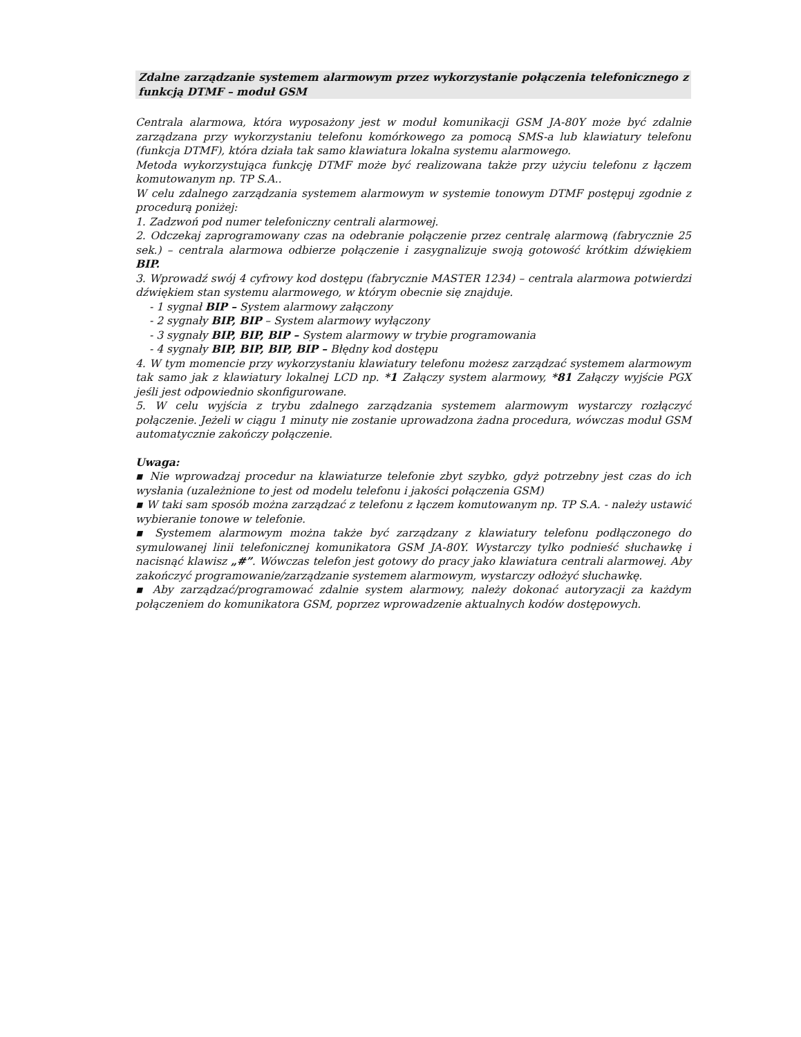Zdalne zarządzanie systemem alarmowym przez wykorzystanie połączenia telefonicznego z funkcją DTMF – moduł GSM
Centrala alarmowa, która wyposażony jest w moduł komunikacji GSM JA-80Y może być zdalnie zarządzana przy wykorzystaniu telefonu komórkowego za pomocą SMS-a lub klawiatury telefonu (funkcja DTMF), która działa tak samo klawiatura lokalna systemu alarmowego.
Metoda wykorzystująca funkcję DTMF może być realizowana także przy użyciu telefonu z łączem komutowanym np. TP S.A..
W celu zdalnego zarządzania systemem alarmowym w systemie tonowym DTMF postępuj zgodnie z procedurą poniżej:
1. Zadzwoń pod numer telefoniczny centrali alarmowej.
2. Odczekaj zaprogramowany czas na odebranie połączenie przez centralę alarmową (fabrycznie 25 sek.) – centrala alarmowa odbierze połączenie i zasygnalizuje swoją gotowość krótkim dźwiękiem BIP.
3. Wprowadź swój 4 cyfrowy kod dostępu (fabrycznie MASTER 1234) – centrala alarmowa potwierdzi dźwiękiem stan systemu alarmowego, w którym obecnie się znajduje.
- 1 sygnał BIP – System alarmowy załączony
- 2 sygnały BIP, BIP – System alarmowy wyłączony
- 3 sygnały BIP, BIP, BIP – System alarmowy w trybie programowania
- 4 sygnały BIP, BIP, BIP, BIP – Błędny kod dostępu
4. W tym momencie przy wykorzystaniu klawiatury telefonu możesz zarządzać systemem alarmowym tak samo jak z klawiatury lokalnej LCD np. *1 Załączy system alarmowy, *81 Załączy wyjście PGX jeśli jest odpowiednio skonfigurowane.
5. W celu wyjścia z trybu zdalnego zarządzania systemem alarmowym wystarczy rozłączyć połączenie. Jeżeli w ciągu 1 minuty nie zostanie uprowadzona żadna procedura, wówczas moduł GSM automatycznie zakończy połączenie.
Uwaga:
▪ Nie wprowadzaj procedur na klawiaturze telefonie zbyt szybko, gdyż potrzebny jest czas do ich wysłania (uzależnione to jest od modelu telefonu i jakości połączenia GSM)
▪ W taki sam sposób można zarządzać z telefonu z łączem komutowanym np. TP S.A. - należy ustawić wybieranie tonowe w telefonie.
▪ Systemem alarmowym można także być zarządzany z klawiatury telefonu podłączonego do symulowanej linii telefonicznej komunikatora GSM JA-80Y. Wystarczy tylko podnieść słuchawkę i nacisnąć klawisz „#”. Wówczas telefon jest gotowy do pracy jako klawiatura centrali alarmowej. Aby zakończyć programowanie/zarządzanie systemem alarmowym, wystarczy odłożyć słuchawkę.
▪ Aby zarządzać/programować zdalnie system alarmowy, należy dokonać autoryzacji za każdym połączeniem do komunikatora GSM, poprzez wprowadzenie aktualnych kodów dostępowych.